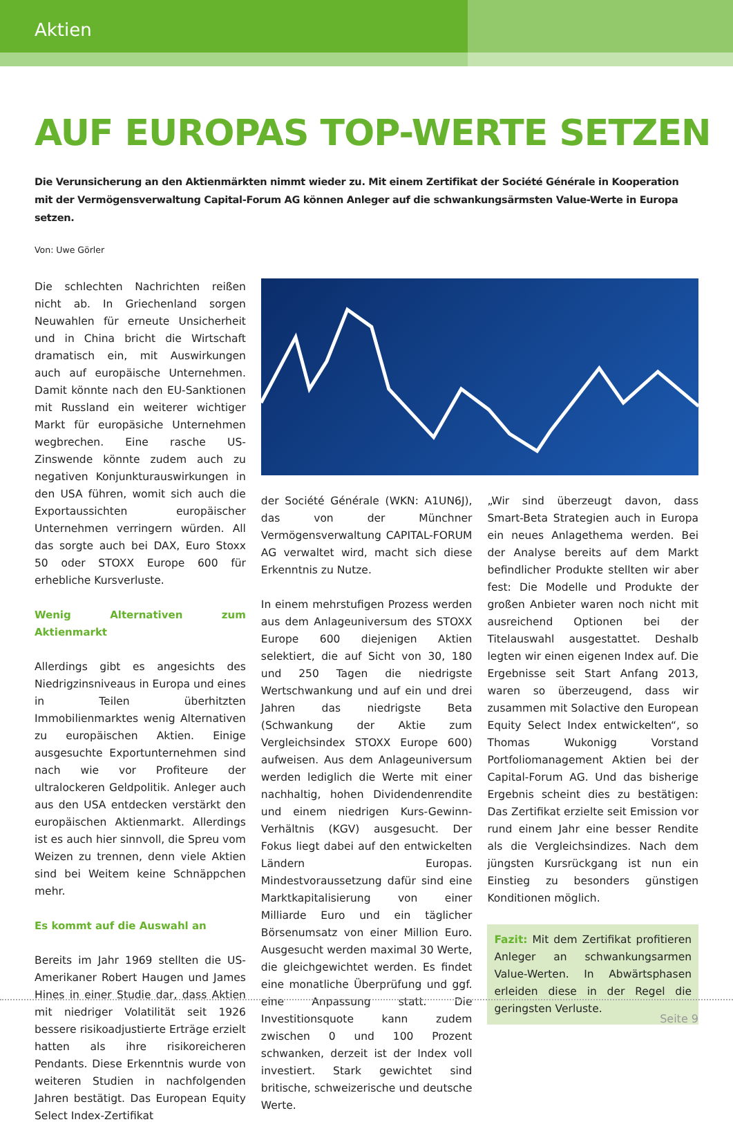Aktien
AUF EUROPAS TOP-WERTE SETZEN
Die Verunsicherung an den Aktienmärkten nimmt wieder zu. Mit einem Zertifikat der Société Générale in Kooperation mit der Vermögensverwaltung Capital-Forum AG können Anleger auf die schwankungsärmsten Value-Werte in Europa setzen.
Von: Uwe Görler
Die schlechten Nachrichten reißen nicht ab. In Griechenland sorgen Neuwahlen für erneute Unsicherheit und in China bricht die Wirtschaft dramatisch ein, mit Auswirkungen auch auf europäische Unternehmen. Damit könnte nach den EU-Sanktionen mit Russland ein weiterer wichtiger Markt für europäsiche Unternehmen wegbrechen. Eine rasche US-Zinswende könnte zudem auch zu negativen Konjunkturauswirkungen in den USA führen, womit sich auch die Exportaussichten europäischer Unternehmen verringern würden. All das sorgte auch bei DAX, Euro Stoxx 50 oder STOXX Europe 600 für erhebliche Kursverluste.
Wenig Alternativen zum Aktienmarkt
Allerdings gibt es angesichts des Niedrigzinsniveaus in Europa und eines in Teilen überhitzten Immobilienmarktes wenig Alternativen zu europäischen Aktien. Einige ausgesuchte Exportunternehmen sind nach wie vor Profiteure der ultralockeren Geldpolitik. Anleger auch aus den USA entdecken verstärkt den europäischen Aktienmarkt. Allerdings ist es auch hier sinnvoll, die Spreu vom Weizen zu trennen, denn viele Aktien sind bei Weitem keine Schnäppchen mehr.
Es kommt auf die Auswahl an
Bereits im Jahr 1969 stellten die US-Amerikaner Robert Haugen und James Hines in einer Studie dar, dass Aktien mit niedriger Volatilität seit 1926 bessere risikoadjustierte Erträge erzielt hatten als ihre risikoreicheren Pendants. Diese Erkenntnis wurde von weiteren Studien in nachfolgenden Jahren bestätigt. Das European Equity Select Index-Zertifikat
der Société Générale (WKN: A1UN6J), das von der Münchner Vermögensverwaltung CAPITAL-FORUM AG verwaltet wird, macht sich diese Erkenntnis zu Nutze.
In einem mehrstufigen Prozess werden aus dem Anlageuniversum des STOXX Europe 600 diejenigen Aktien selektiert, die auf Sicht von 30, 180 und 250 Tagen die niedrigste Wertschwankung und auf ein und drei Jahren das niedrigste Beta (Schwankung der Aktie zum Vergleichsindex STOXX Europe 600) aufweisen. Aus dem Anlageuniversum werden lediglich die Werte mit einer nachhaltig, hohen Dividendenrendite und einem niedrigen Kurs-Gewinn-Verhältnis (KGV) ausgesucht. Der Fokus liegt dabei auf den entwickelten Ländern Europas. Mindestvoraussetzung dafür sind eine Marktkapitalisierung von einer Milliarde Euro und ein täglicher Börsenumsatz von einer Million Euro. Ausgesucht werden maximal 30 Werte, die gleichgewichtet werden. Es findet eine monatliche Überprüfung und ggf. eine Anpassung statt. Die Investitionsquote kann zudem zwischen 0 und 100 Prozent schwanken, derzeit ist der Index voll investiert. Stark gewichtet sind britische, schweizerische und deutsche Werte.
„Wir sind überzeugt davon, dass Smart-Beta Strategien auch in Europa ein neues Anlagethema werden. Bei der Analyse bereits auf dem Markt befindlicher Produkte stellten wir aber fest: Die Modelle und Produkte der großen Anbieter waren noch nicht mit ausreichend Optionen bei der Titelauswahl ausgestattet. Deshalb legten wir einen eigenen Index auf. Die Ergebnisse seit Start Anfang 2013, waren so überzeugend, dass wir zusammen mit Solactive den European Equity Select Index entwickelten“, so Thomas Wukonigg Vorstand Portfoliomanagement Aktien bei der Capital-Forum AG. Und das bisherige Ergebnis scheint dies zu bestätigen: Das Zertifikat erzielte seit Emission vor rund einem Jahr eine besser Rendite als die Vergleichsindizes. Nach dem jüngsten Kursrückgang ist nun ein Einstieg zu besonders günstigen Konditionen möglich.
Fazit: Mit dem Zertifikat profitieren Anleger an schwankungsarmen Value-Werten. In Abwärtsphasen erleiden diese in der Regel die geringsten Verluste.
Seite 9